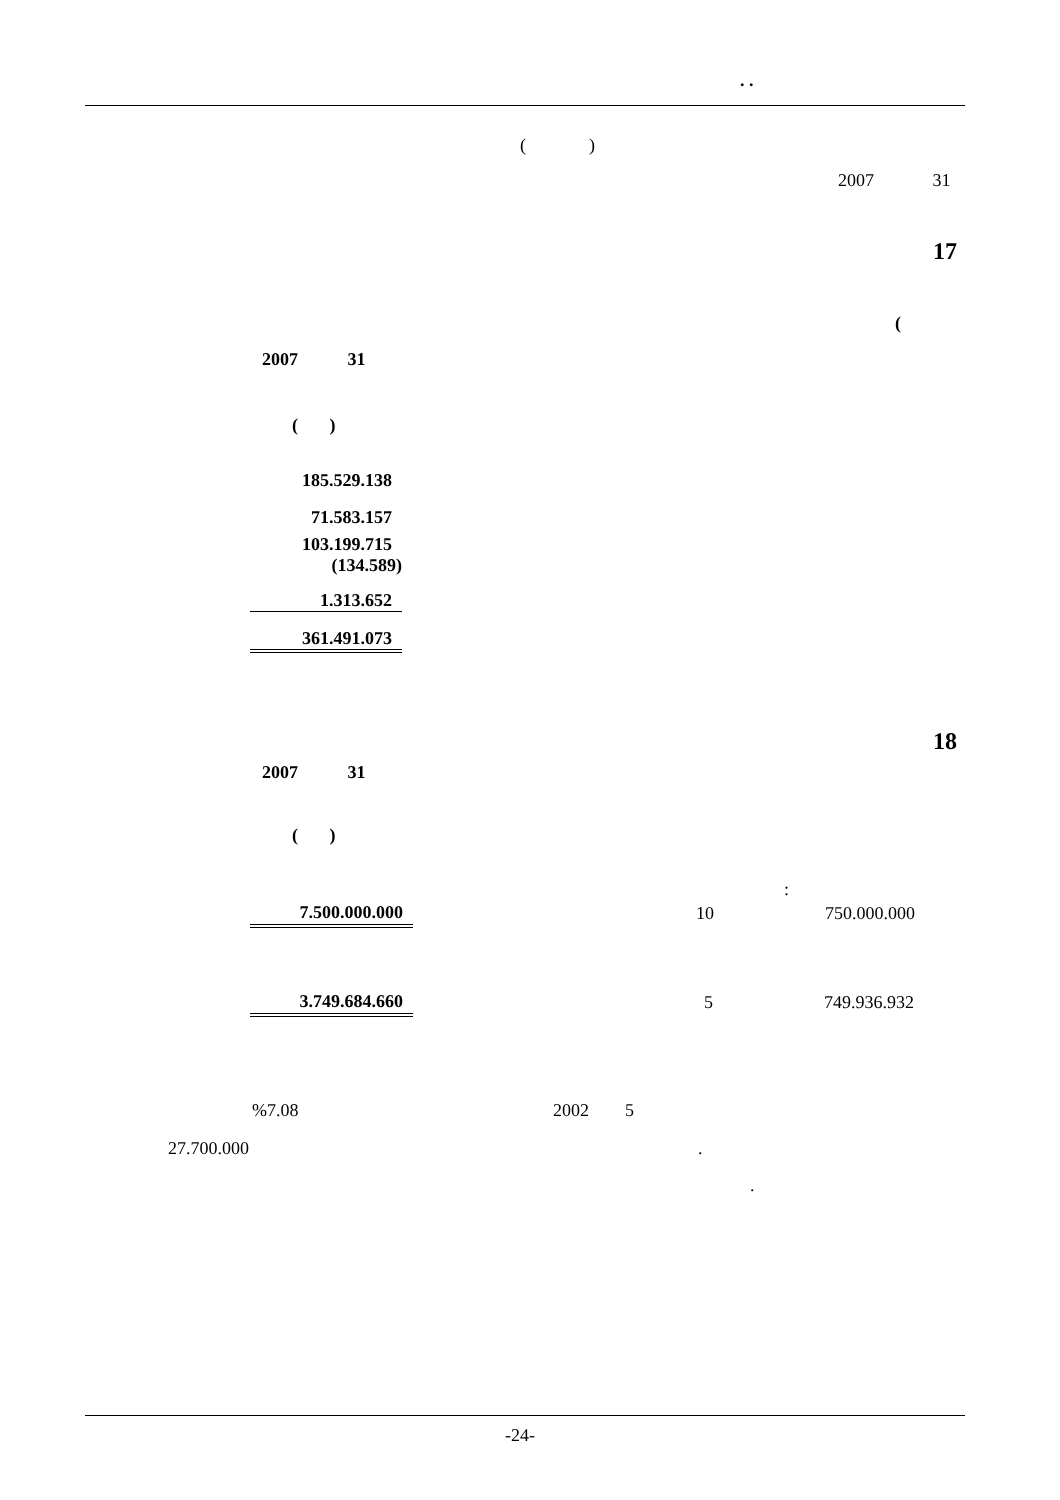. .
( )
2007 31
17
(
2007 31
( )
| 185.529.138 |
| 71.583.157 |
| 103.199.715 |
| (134.589) |
| 1.313.652 |
| 361.491.073 |
18
2007 31
( )
| | | : |
| 7.500.000.000 | 10 | 750.000.000 |
| 3.749.684.660 | 5 | 749.936.932 |
%7.08 2002 5
27.700.000 .
.
-24-